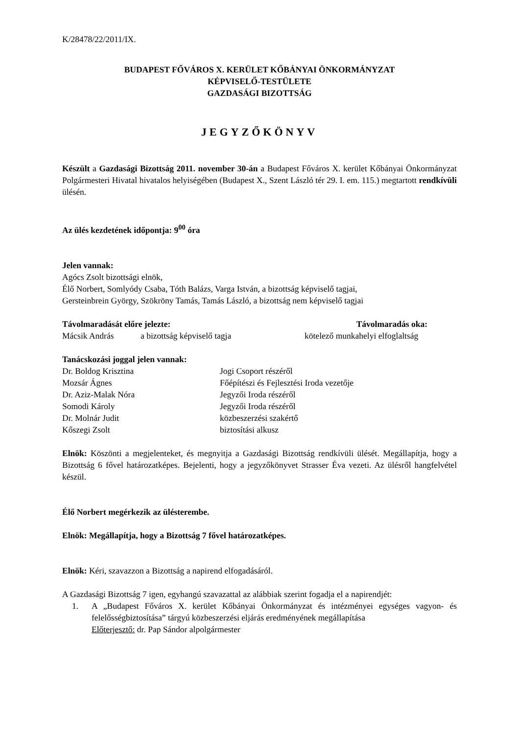K/28478/22/2011/IX.
BUDAPEST FŐVÁROS X. KERÜLET KŐBÁNYAI ÖNKORMÁNYZAT
KÉPVISELŐ-TESTÜLETE
GAZDASÁGI BIZOTTSÁG
JEGYZŐKÖNYV
Készült a Gazdasági Bizottság 2011. november 30-án a Budapest Főváros X. kerület Kőbányai Önkormányzat Polgármesteri Hivatal hivatalos helyiségében (Budapest X., Szent László tér 29. I. em. 115.) megtartott rendkívüli ülésén.
Az ülés kezdetének időpontja: 9<sup>00</sup> óra
Jelen vannak:
Agócs Zsolt bizottsági elnök,
Élő Norbert, Somlyódy Csaba, Tóth Balázs, Varga István, a bizottság képviselő tagjai,
Gersteinbrein György, Szökröny Tamás, Tamás László, a bizottság nem képviselő tagjai
Távolmaradását előre jelezte: Távolmaradás oka:
Mácsik András a bizottság képviselő tagja kötelező munkahelyi elfoglaltság
Tanácskozási joggal jelen vannak:
Dr. Boldog Krisztina Jogi Csoport részéről
Mozsár Ágnes Főépítészi és Fejlesztési Iroda vezetője
Dr. Aziz-Malak Nóra Jegyzői Iroda részéről
Somodi Károly Jegyzői Iroda részéről
Dr. Molnár Judit közbeszerzési szakértő
Kőszegi Zsolt biztosítási alkusz
Elnök: Köszönti a megjelenteket, és megnyitja a Gazdasági Bizottság rendkívüli ülését. Megállapítja, hogy a Bizottság 6 fővel határozatképes. Bejelenti, hogy a jegyzőkönyvet Strasser Éva vezeti. Az ülésről hangfelvétel készül.
Élő Norbert megérkezik az ülésterembe.
Elnök: Megállapítja, hogy a Bizottság 7 fővel határozatképes.
Elnök: Kéri, szavazzon a Bizottság a napirend elfogadásáról.
A Gazdasági Bizottság 7 igen, egyhangú szavazattal az alábbiak szerint fogadja el a napirendjét:
1. A „Budapest Főváros X. kerület Kőbányai Önkormányzat és intézményei egységes vagyon- és felelősségbiztosítása” tárgyú közbeszerzési eljárás eredményének megállapítása
Előterjesztő: dr. Pap Sándor alpolgármester